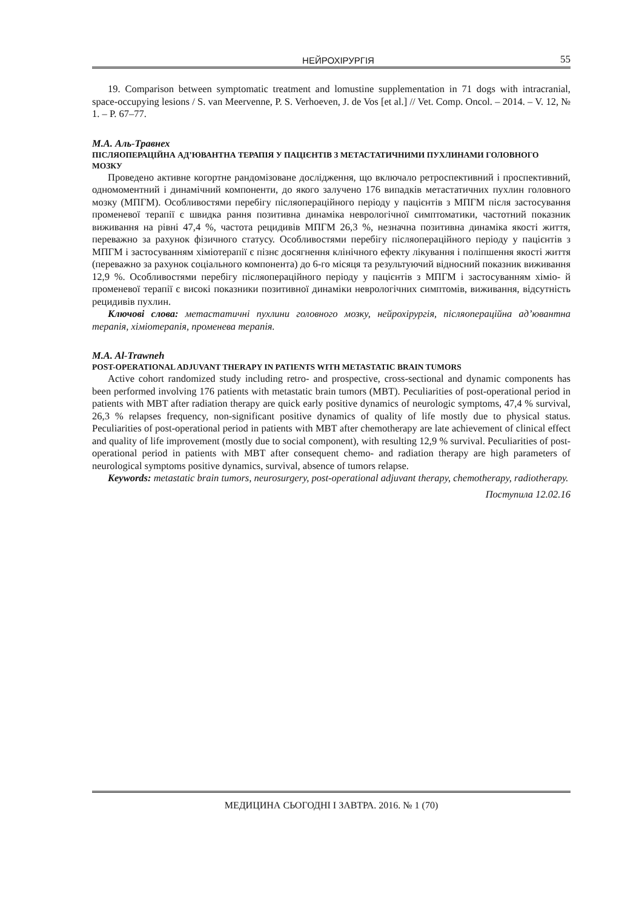НЕЙРОХІРУРГІЯ 55
19. Comparison between symptomatic treatment and lomustine supplementation in 71 dogs with intracranial, space-occupying lesions / S. van Meervenne, P. S. Verhoeven, J. de Vos [et al.] // Vet. Comp. Oncol. – 2014. – V. 12, № 1. – P. 67–77.
М.А. Аль-Травнех
ПІСЛЯОПЕРАЦІЙНА АД’ЮВАНТНА ТЕРАПІЯ У ПАЦІЄНТІВ З МЕТАСТАТИЧНИМИ ПУХЛИНАМИ ГОЛОВНОГО МОЗКУ
Проведено активне когортне рандомізоване дослідження, що включало ретроспективний і проспективний, одномоментний і динамічний компоненти, до якого залучено 176 випадків метастатичних пухлин головного мозку (МПГМ). Особливостями перебігу післяопераційного періоду у пацієнтів з МПГМ після застосування променевої терапії є швидка рання позитивна динаміка неврологічної симптоматики, частотний показник виживання на рівні 47,4 %, частота рецидивів МПГМ 26,3 %, незначна позитивна динаміка якості життя, переважно за рахунок фізичного статусу. Особливостями перебігу післяопераційного періоду у пацієнтів з МПГМ і застосуванням хіміотерапії є пізнє досягнення клінічного ефекту лікування і поліпшення якості життя (переважно за рахунок соціального компонента) до 6-го місяця та результуючий відносний показник виживання 12,9 %. Особливостями перебігу післяопераційного періоду у пацієнтів з МПГМ і застосуванням хіміо- й променевої терапії є високі показники позитивної динаміки неврологічних симптомів, виживання, відсутність рецидивів пухлин.
Ключові слова: метастатичні пухлини головного мозку, нейрохірургія, післяопераційна ад’ю­вантна терапія, хіміотерапія, променева терапія.
M.A. Al-Trawneh
POST-OPERATIONAL ADJUVANT THERAPY IN PATIENTS WITH METASTATIC BRAIN TUMORS
Active cohort randomized study including retro- and prospective, cross-sectional and dynamic components has been performed involving 176 patients with metastatic brain tumors (MBT). Peculiarities of post-operational period in patients with MBT after radiation therapy are quick early positive dynamics of neurologic symptoms, 47,4 % survival, 26,3 % relapses frequency, non-significant positive dynamics of quality of life mostly due to physical status. Peculiarities of post-operational period in patients with MBT after chemotherapy are late achievement of clinical effect and quality of life improvement (mostly due to social component), with resulting 12,9 % survival. Peculiarities of post-operational period in patients with MBT after consequent chemo- and radiation therapy are high parameters of neurological symptoms positive dynamics, survival, absence of tumors relapse.
Keywords: metastatic brain tumors, neurosurgery, post-operational adjuvant therapy, chemotherapy, radiotherapy.
Поступила 12.02.16
МЕДИЦИНА СЬОГОДНІ І ЗАВТРА. 2016. № 1 (70)